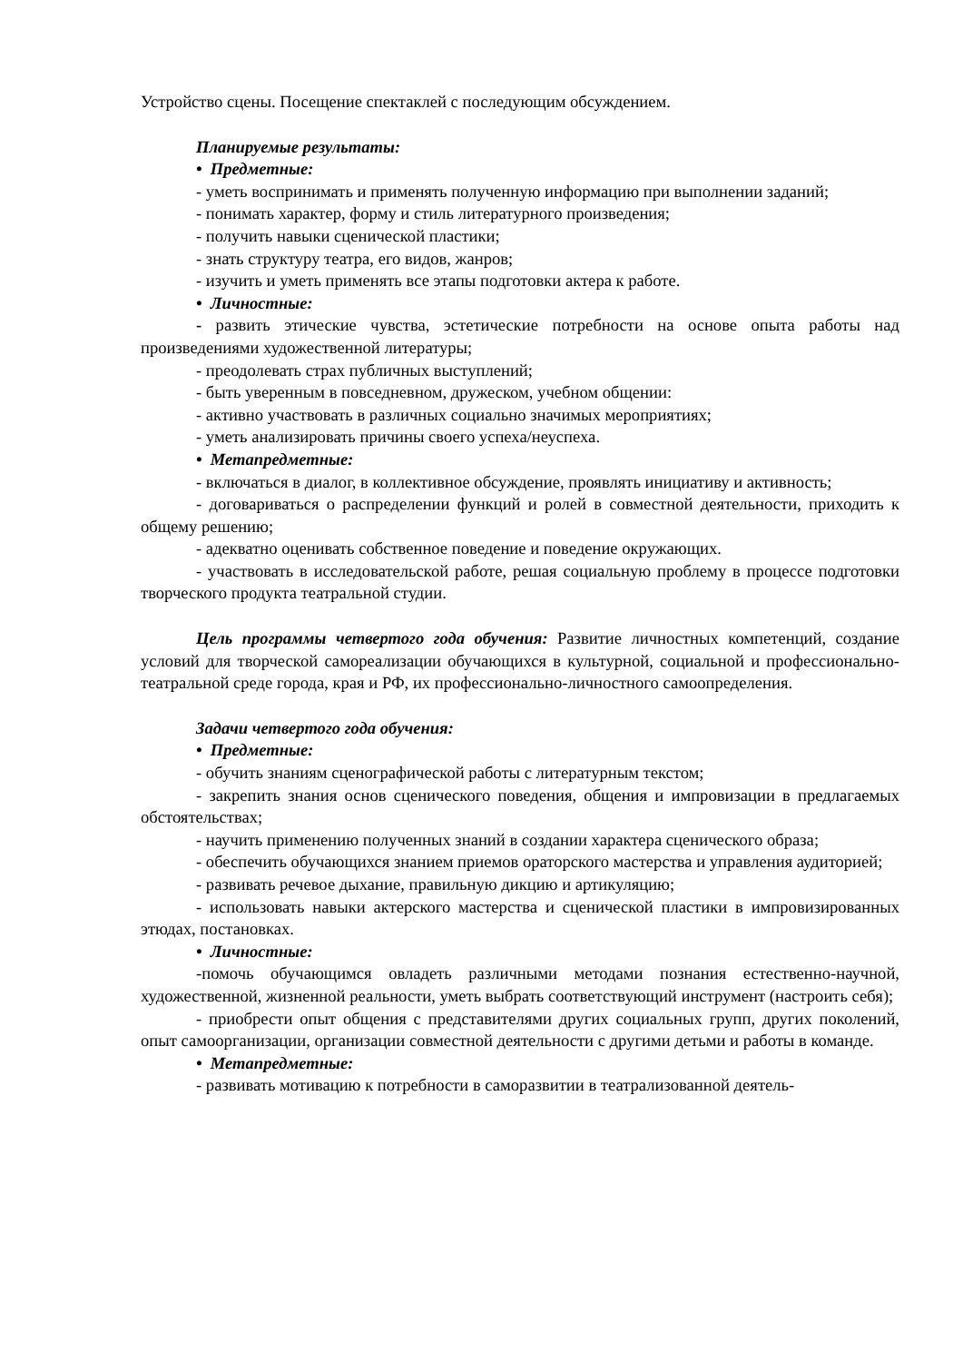Устройство сцены. Посещение спектаклей с последующим обсуждением.
Планируемые результаты:
• Предметные:
- уметь воспринимать и применять полученную информацию при выполнении заданий;
- понимать характер, форму и стиль литературного произведения;
- получить навыки сценической пластики;
- знать структуру театра, его видов, жанров;
- изучить и уметь применять все этапы подготовки актера к работе.
• Личностные:
- развить этические чувства, эстетические потребности на основе опыта работы над произведениями художественной литературы;
- преодолевать страх публичных выступлений;
- быть уверенным в повседневном, дружеском, учебном общении:
- активно участвовать в различных социально значимых мероприятиях;
- уметь анализировать причины своего успеха/неуспеха.
• Метапредметные:
- включаться в диалог, в коллективное обсуждение, проявлять инициативу и активность;
- договариваться о распределении функций и ролей в совместной деятельности, приходить к общему решению;
- адекватно оценивать собственное поведение и поведение окружающих.
- участвовать в исследовательской работе, решая социальную проблему в процессе подготовки творческого продукта театральной студии.
Цель программы четвертого года обучения: Развитие личностных компетенций, создание условий для творческой самореализации обучающихся в культурной, социальной и профессионально-театральной среде города, края и РФ, их профессионально-личностного самоопределения.
Задачи четвертого года обучения:
• Предметные:
- обучить знаниям сценографической работы с литературным текстом;
- закрепить знания основ сценического поведения, общения и импровизации в предлагаемых обстоятельствах;
- научить применению полученных знаний в создании характера сценического образа;
- обеспечить обучающихся знанием приемов ораторского мастерства и управления аудиторией;
- развивать речевое дыхание, правильную дикцию и артикуляцию;
- использовать навыки актерского мастерства и сценической пластики в импровизированных этюдах, постановках.
• Личностные:
-помочь обучающимся овладеть различными методами познания естественно-научной, художественной, жизненной реальности, уметь выбрать соответствующий инструмент (настроить себя);
- приобрести опыт общения с представителями других социальных групп, других поколений, опыт самоорганизации, организации совместной деятельности с другими детьми и работы в команде.
• Метапредметные:
- развивать мотивацию к потребности в саморазвитии в театрализованной деятель-